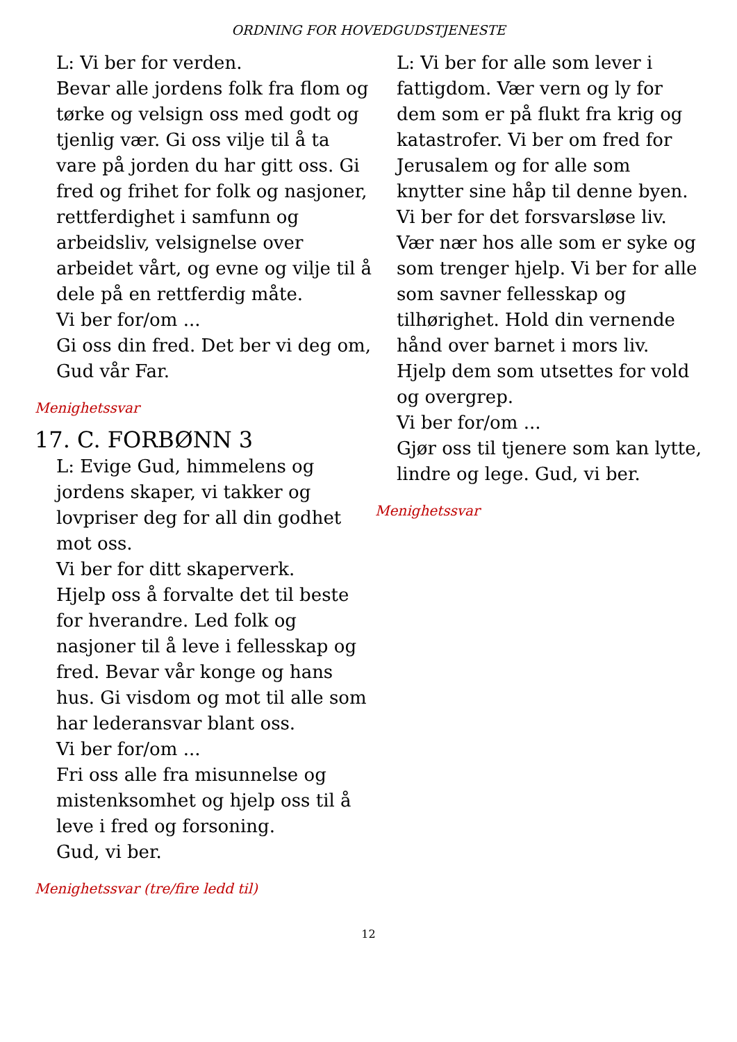ORDNING FOR HOVEDGUDSTJENESTE
L: Vi ber for verden.
Bevar alle jordens folk fra flom og tørke og velsign oss med godt og tjenlig vær. Gi oss vilje til å ta vare på jorden du har gitt oss. Gi fred og frihet for folk og nasjoner, rettferdighet i samfunn og arbeidsliv, velsignelse over arbeidet vårt, og evne og vilje til å dele på en rettferdig måte.
Vi ber for/om ...
Gi oss din fred. Det ber vi deg om, Gud vår Far.
Menighetssvar
17. C. FORBØNN 3
L: Evige Gud, himmelens og jordens skaper, vi takker og lovpriser deg for all din godhet mot oss.
Vi ber for ditt skaperverk.
Hjelp oss å forvalte det til beste for hverandre. Led folk og nasjoner til å leve i fellesskap og fred. Bevar vår konge og hans hus. Gi visdom og mot til alle som har lederansvar blant oss.
Vi ber for/om ...
Fri oss alle fra misunnelse og mistenksomhet og hjelp oss til å leve i fred og forsoning.
Gud, vi ber.
Menighetssvar (tre/fire ledd til)
L: Vi ber for alle som lever i fattigdom. Vær vern og ly for dem som er på flukt fra krig og katastrofer. Vi ber om fred for Jerusalem og for alle som knytter sine håp til denne byen.
Vi ber for det forsvarsløse liv. Vær nær hos alle som er syke og som trenger hjelp. Vi ber for alle som savner fellesskap og tilhørighet. Hold din vernende hånd over barnet i mors liv. Hjelp dem som utsettes for vold og overgrep.
Vi ber for/om ...
Gjør oss til tjenere som kan lytte, lindre og lege. Gud, vi ber.
Menighetssvar
12